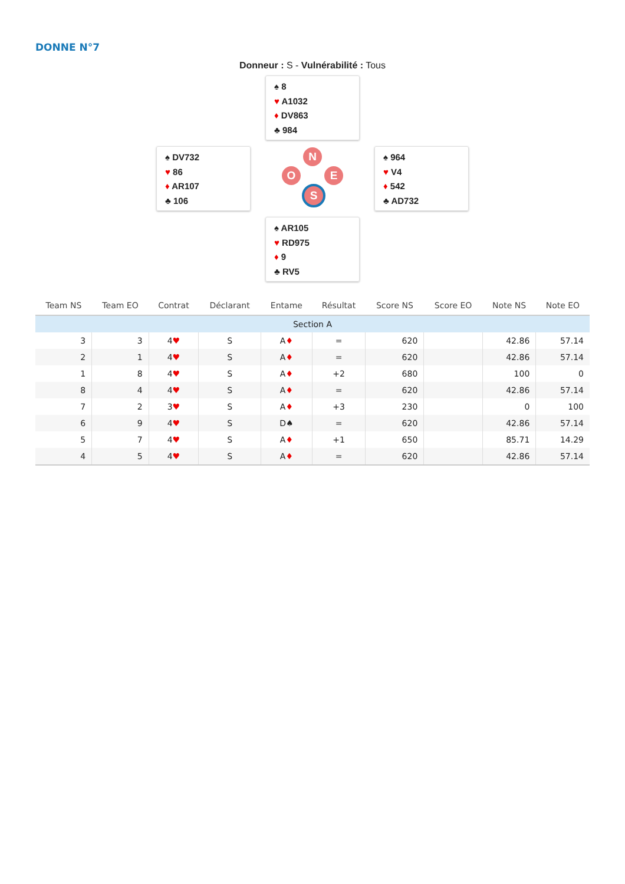DONNE N°7
Donneur : S - Vulnérabilité : Tous
♠ 8
♥ A1032
♦ DV863
♣ 984
♠ DV732
♥ 86
♦ AR107
♣ 106
N
O E
S
♠ 964
♥ V4
♦ 542
♣ AD732
♠ AR105
♥ RD975
♦ 9
♣ RV5
| Team NS | Team EO | Contrat | Déclarant | Entame | Résultat | Score NS | Score EO | Note NS | Note EO |
| --- | --- | --- | --- | --- | --- | --- | --- | --- | --- |
| Section A | | | | | | | | | |
| 3 | 3 | 4 ♥ | S | A ♦ | = | 620 | | 42.86 | 57.14 |
| 2 | 1 | 4 ♥ | S | A ♦ | = | 620 | | 42.86 | 57.14 |
| 1 | 8 | 4 ♥ | S | A ♦ | +2 | 680 | | 100 | 0 |
| 8 | 4 | 4 ♥ | S | A ♦ | = | 620 | | 42.86 | 57.14 |
| 7 | 2 | 3 ♥ | S | A ♦ | +3 | 230 | | 0 | 100 |
| 6 | 9 | 4 ♥ | S | D♠ | = | 620 | | 42.86 | 57.14 |
| 5 | 7 | 4 ♥ | S | A ♦ | +1 | 650 | | 85.71 | 14.29 |
| 4 | 5 | 4 ♥ | S | A ♦ | = | 620 | | 42.86 | 57.14 |